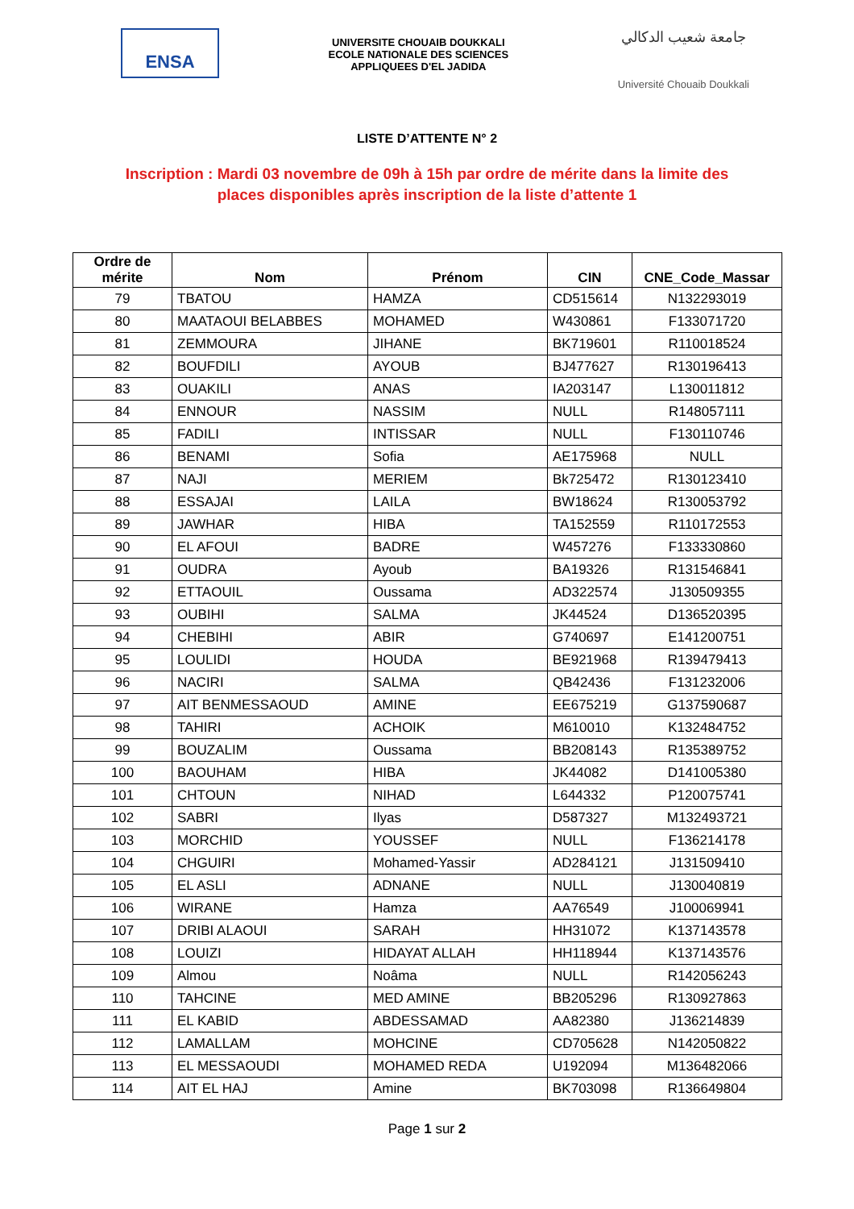ENSA
UNIVERSITE CHOUAIB DOUKKALI
ECOLE NATIONALE DES SCIENCES
APPLIQUEES D'EL JADIDA
جامعة شعيب الدكالي
Université Chouaib Doukkali
LISTE D’ATTENTE N° 2
Inscription : Mardi 03 novembre de 09h à 15h par ordre de mérite dans la limite des places disponibles après inscription de la liste d’attente 1
| Ordre de mérite | Nom | Prénom | CIN | CNE_Code_Massar |
| --- | --- | --- | --- | --- |
| 79 | TBATOU | HAMZA | CD515614 | N132293019 |
| 80 | MAATAOUI BELABBES | MOHAMED | W430861 | F133071720 |
| 81 | ZEMMOURA | JIHANE | BK719601 | R110018524 |
| 82 | BOUFDILI | AYOUB | BJ477627 | R130196413 |
| 83 | OUAKILI | ANAS | IA203147 | L130011812 |
| 84 | ENNOUR | NASSIM | NULL | R148057111 |
| 85 | FADILI | INTISSAR | NULL | F130110746 |
| 86 | BENAMI | Sofia | AE175968 | NULL |
| 87 | NAJI | MERIEM | Bk725472 | R130123410 |
| 88 | ESSAJAI | LAILA | BW18624 | R130053792 |
| 89 | JAWHAR | HIBA | TA152559 | R110172553 |
| 90 | EL AFOUI | BADRE | W457276 | F133330860 |
| 91 | OUDRA | Ayoub | BA19326 | R131546841 |
| 92 | ETTAOUIL | Oussama | AD322574 | J130509355 |
| 93 | OUBIHI | SALMA | JK44524 | D136520395 |
| 94 | CHEBIHI | ABIR | G740697 | E141200751 |
| 95 | LOULIDI | HOUDA | BE921968 | R139479413 |
| 96 | NACIRI | SALMA | QB42436 | F131232006 |
| 97 | AIT BENMESSAOUD | AMINE | EE675219 | G137590687 |
| 98 | TAHIRI | ACHOIK | M610010 | K132484752 |
| 99 | BOUZALIM | Oussama | BB208143 | R135389752 |
| 100 | BAOUHAM | HIBA | JK44082 | D141005380 |
| 101 | CHTOUN | NIHAD | L644332 | P120075741 |
| 102 | SABRI | Ilyas | D587327 | M132493721 |
| 103 | MORCHID | YOUSSEF | NULL | F136214178 |
| 104 | CHGUIRI | Mohamed-Yassir | AD284121 | J131509410 |
| 105 | EL ASLI | ADNANE | NULL | J130040819 |
| 106 | WIRANE | Hamza | AA76549 | J100069941 |
| 107 | DRIBI ALAOUI | SARAH | HH31072 | K137143578 |
| 108 | LOUIZI | HIDAYAT ALLAH | HH118944 | K137143576 |
| 109 | Almou | Noâma | NULL | R142056243 |
| 110 | TAHCINE | MED AMINE | BB205296 | R130927863 |
| 111 | EL KABID | ABDESSAMAD | AA82380 | J136214839 |
| 112 | LAMALLAM | MOHCINE | CD705628 | N142050822 |
| 113 | EL MESSAOUDI | MOHAMED REDA | U192094 | M136482066 |
| 114 | AIT EL HAJ | Amine | BK703098 | R136649804 |
Page 1 sur 2